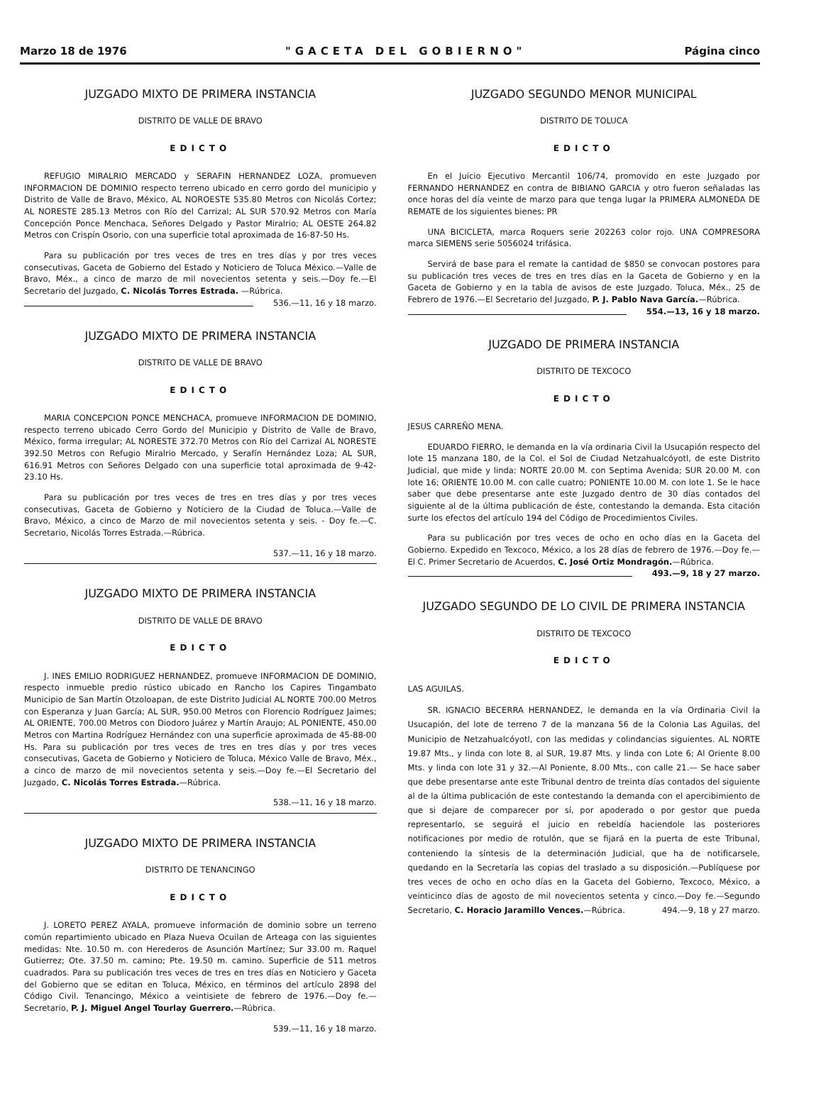Marzo 18 de 1976 "GACETA DEL GOBIERNO" Página cinco
JUZGADO MIXTO DE PRIMERA INSTANCIA
DISTRITO DE VALLE DE BRAVO
EDICTO
REFUGIO MIRALRIO MERCADO y SERAFIN HERNANDEZ LOZA, promueven INFORMACION DE DOMINIO respecto terreno ubicado en cerro gordo del municipio y Distrito de Valle de Bravo, México, AL NOROESTE 535.80 Metros con Nicolás Cortez; AL NORESTE 285.13 Metros con Río del Carrizal; AL SUR 570.92 Metros con María Concepción Ponce Menchaca, Señores Delgado y Pastor Miralrio; AL OESTE 264.82 Metros con Crispín Osorio, con una superficie total aproximada de 16-87-50 Hs.
Para su publicación por tres veces de tres en tres días y por tres veces consecutivas, Gaceta de Gobierno del Estado y Noticiero de Toluca México.—Valle de Bravo, Méx., a cinco de marzo de mil novecientos setenta y seis.—Doy fe.—El Secretario del Juzgado, C. Nicolás Torres Estrada. —Rúbrica. 536.—11, 16 y 18 marzo.
JUZGADO MIXTO DE PRIMERA INSTANCIA
DISTRITO DE VALLE DE BRAVO
EDICTO
MARIA CONCEPCION PONCE MENCHACA, promueve INFORMACION DE DOMINIO, respecto terreno ubicado Cerro Gordo del Municipio y Distrito de Valle de Bravo, México, forma irregular; AL NORESTE 372.70 Metros con Río del Carrizal AL NORESTE 392.50 Metros con Refugio Miralrio Mercado, y Serafín Hernández Loza; AL SUR, 616.91 Metros con Señores Delgado con una superficie total aproximada de 9-42-23.10 Hs.
Para su publicación por tres veces de tres en tres días y por tres veces consecutivas, Gaceta de Gobierno y Noticiero de la Ciudad de Toluca.—Valle de Bravo, México, a cinco de Marzo de mil novecientos setenta y seis. - Doy fe.—C. Secretario, Nicolás Torres Estrada.—Rúbrica.
537.—11, 16 y 18 marzo.
JUZGADO MIXTO DE PRIMERA INSTANCIA
DISTRITO DE VALLE DE BRAVO
EDICTO
J. INES EMILIO RODRIGUEZ HERNANDEZ, promueve INFORMACION DE DOMINIO, respecto inmueble predio rústico ubicado en Rancho los Capires Tingambato Municipio de San Martín Otzoloapan, de este Distrito Judicial AL NORTE 700.00 Metros con Esperanza y Juan García; AL SUR, 950.00 Metros con Florencio Rodríguez Jaimes; AL ORIENTE, 700.00 Metros con Diodoro Juárez y Martín Araujo; AL PONIENTE, 450.00 Metros con Martina Rodríguez Hernández con una superficie aproximada de 45-88-00 Hs. Para su publicación por tres veces de tres en tres días y por tres veces consecutivas, Gaceta de Gobierno y Noticiero de Toluca, México Valle de Bravo, Méx., a cinco de marzo de mil novecientos setenta y seis.—Doy fe.—El Secretario del Juzgado, C. Nicolás Torres Estrada.—Rúbrica.
538.—11, 16 y 18 marzo.
JUZGADO MIXTO DE PRIMERA INSTANCIA
DISTRITO DE TENANCINGO
EDICTO
J. LORETO PEREZ AYALA, promueve información de dominio sobre un terreno común repartimiento ubicado en Plaza Nueva Ocuilan de Arteaga con las siguientes medidas: Nte. 10.50 m. con Herederos de Asunción Martínez; Sur 33.00 m. Raquel Gutierrez; Ote. 37.50 m. camino; Pte. 19.50 m. camino. Superficie de 511 metros cuadrados. Para su publicación tres veces de tres en tres días en Noticiero y Gaceta del Gobierno que se editan en Toluca, México, en términos del artículo 2898 del Código Civil. Tenancingo, México a veintisiete de febrero de 1976.—Doy fe.—Secretario, P. J. Miguel Angel Tourlay Guerrero.—Rúbrica.
539.—11, 16 y 18 marzo.
JUZGADO SEGUNDO MENOR MUNICIPAL
DISTRITO DE TOLUCA
EDICTO
En el Juicio Ejecutivo Mercantil 106/74, promovido en este Juzgado por FERNANDO HERNANDEZ en contra de BIBIANO GARCIA y otro fueron señaladas las once horas del día veinte de marzo para que tenga lugar la PRIMERA ALMONEDA DE REMATE de los siguientes bienes: PR
UNA BICICLETA, marca Roquers serie 202263 color rojo. UNA COMPRESORA marca SIEMENS serie 5056024 trifásica.
Servirá de base para el remate la cantidad de $850 se convocan postores para su publicación tres veces de tres en tres días en la Gaceta de Gobierno y en la Gaceta de Gobierno y en la tabla de avisos de este Juzgado. Toluca, Méx., 25 de Febrero de 1976.—El Secretario del Juzgado, P. J. Pablo Nava García.—Rúbrica. 554.—13, 16 y 18 marzo.
JUZGADO DE PRIMERA INSTANCIA
DISTRITO DE TEXCOCO
EDICTO
JESUS CARREÑO MENA.
EDUARDO FIERRO, le demanda en la vía ordinaria Civil la Usucapión respecto del lote 15 manzana 180, de la Col. el Sol de Ciudad Netzahualcóyotl, de este Distrito Judicial, que mide y linda: NORTE 20.00 M. con Septima Avenida; SUR 20.00 M. con lote 16; ORIENTE 10.00 M. con calle cuatro; PONIENTE 10.00 M. con lote 1. Se le hace saber que debe presentarse ante este Juzgado dentro de 30 días contados del siguiente al de la última publicación de éste, contestando la demanda. Esta citación surte los efectos del artículo 194 del Código de Procedimientos Civiles.
Para su publicación por tres veces de ocho en ocho días en la Gaceta del Gobierno. Expedido en Texcoco, México, a los 28 días de febrero de 1976.—Doy fe.—El C. Primer Secretario de Acuerdos, C. José Ortiz Mondragón.—Rúbrica. 493.—9, 18 y 27 marzo.
JUZGADO SEGUNDO DE LO CIVIL DE PRIMERA INSTANCIA
DISTRITO DE TEXCOCO
EDICTO
LAS AGUILAS.
SR. IGNACIO BECERRA HERNANDEZ, le demanda en la vía Ordinaria Civil la Usucapión, del lote de terreno 7 de la manzana 56 de la Colonia Las Aguilas, del Municipio de Netzahualcóyotl, con las medidas y colindancias siguientes. AL NORTE 19.87 Mts., y linda con lote 8, al SUR, 19.87 Mts. y linda con Lote 6; Al Oriente 8.00 Mts. y linda con lote 31 y 32.—Al Poniente, 8.00 Mts., con calle 21.— Se hace saber que debe presentarse ante este Tribunal dentro de treinta días contados del siguiente al de la última publicación de este contestando la demanda con el apercibimiento de que si dejare de comparecer por sí, por apoderado o por gestor que pueda representarlo, se seguirá el juicio en rebeldía haciendole las posteriores notificaciones por medio de rotulón, que se fijará en la puerta de este Tribunal, conteniendo la síntesis de la determinación Judicial, que ha de notificarsele, quedando en la Secretaría las copias del traslado a su disposición.—Publíquese por tres veces de ocho en ocho días en la Gaceta del Gobierno, Texcoco, México, a veinticinco días de agosto de mil novecientos setenta y cinco.—Doy fe.—Segundo Secretario, C. Horacio Jaramillo Vences.—Rúbrica. 494.—9, 18 y 27 marzo.